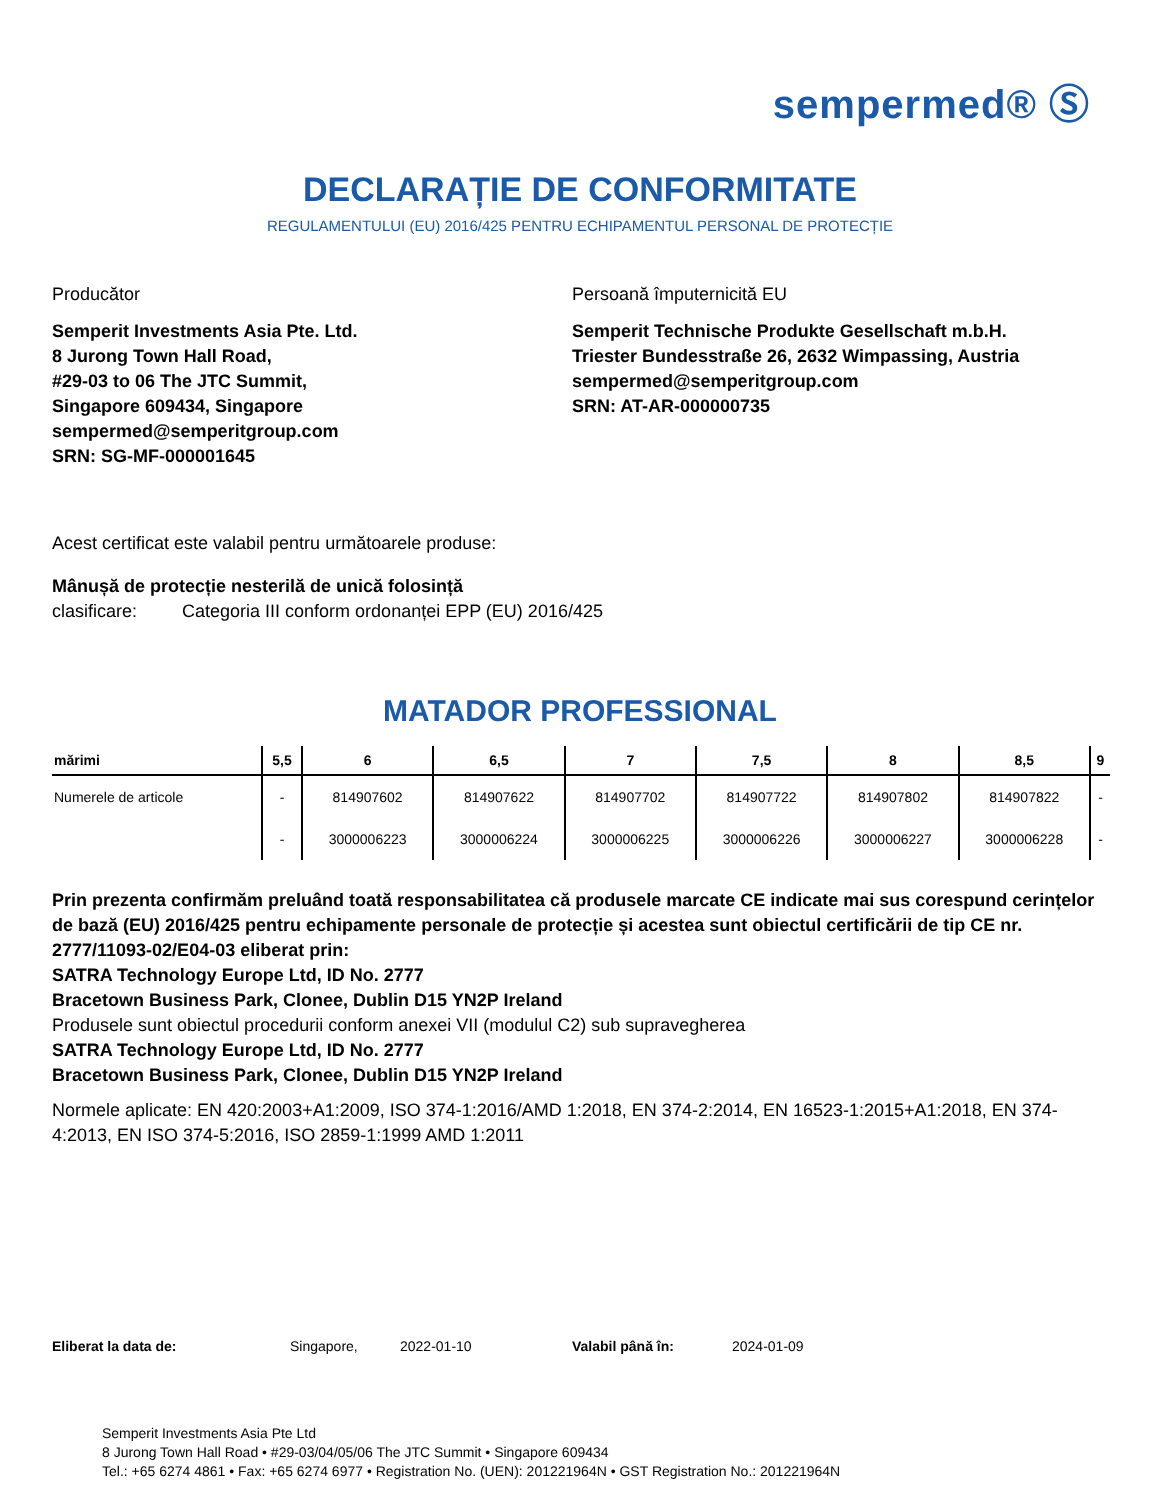sempermed® Ⓢ
DECLARAȚIE DE CONFORMITATE
REGULAMENTULUI (EU) 2016/425 PENTRU ECHIPAMENTUL PERSONAL DE PROTECȚIE
Producător
Semperit Investments Asia Pte. Ltd.
8 Jurong Town Hall Road,
#29-03 to 06 The JTC Summit,
Singapore 609434, Singapore
sempermed@semperitgroup.com
SRN: SG-MF-000001645
Persoană împuternicită EU
Semperit Technische Produkte Gesellschaft m.b.H.
Triester Bundesstraße 26, 2632 Wimpassing, Austria
sempermed@semperitgroup.com
SRN: AT-AR-000000735
Acest certificat este valabil pentru următoarele produse:
Mânușă de protecție nesterilă de unică folosință
clasificare: Categoria III conform ordonanței EPP (EU) 2016/425
MATADOR PROFESSIONAL
| mărimi | 5,5 | 6 | 6,5 | 7 | 7,5 | 8 | 8,5 | 9 |
| --- | --- | --- | --- | --- | --- | --- | --- | --- |
| Numerele de articole | - | 814907602 | 814907622 | 814907702 | 814907722 | 814907802 | 814907822 | - |
| | - | 3000006223 | 3000006224 | 3000006225 | 3000006226 | 3000006227 | 3000006228 | - |
Prin prezenta confirmăm preluând toată responsabilitatea că produsele marcate CE indicate mai sus corespund cerințelor de bază (EU) 2016/425 pentru echipamente personale de protecție și acestea sunt obiectul certificării de tip CE nr. 2777/11093-02/E04-03 eliberat prin:
SATRA Technology Europe Ltd, ID No. 2777
Bracetown Business Park, Clonee, Dublin D15 YN2P Ireland
Produsele sunt obiectul procedurii conform anexei VII (modulul C2) sub supravegherea
SATRA Technology Europe Ltd, ID No. 2777
Bracetown Business Park, Clonee, Dublin D15 YN2P Ireland
Normele aplicate: EN 420:2003+A1:2009, ISO 374-1:2016/AMD 1:2018, EN 374-2:2014, EN 16523-1:2015+A1:2018, EN 374-4:2013, EN ISO 374-5:2016, ISO 2859-1:1999 AMD 1:2011
Eliberat la data de: Singapore, 2022-01-10 Valabil până în: 2024-01-09
Semperit Investments Asia Pte Ltd
8 Jurong Town Hall Road • #29-03/04/05/06 The JTC Summit • Singapore 609434
Tel.: +65 6274 4861 • Fax: +65 6274 6977 • Registration No. (UEN): 201221964N • GST Registration No.: 201221964N